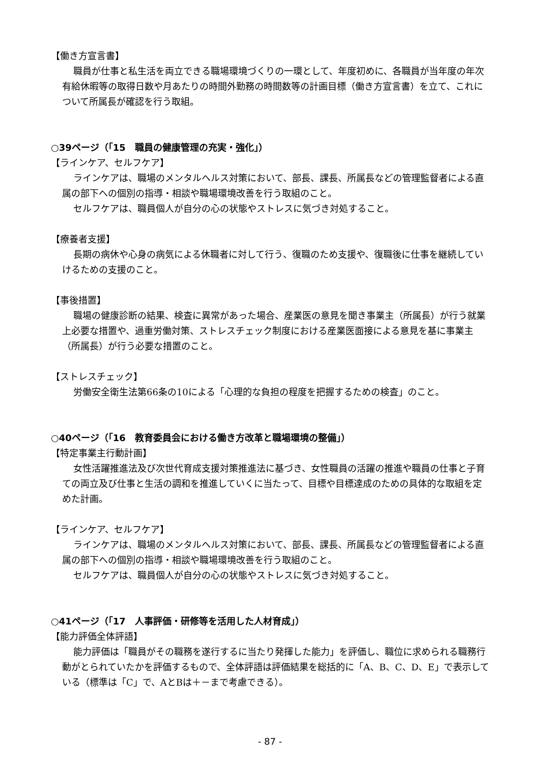【働き方宣言書】
職員が仕事と私生活を両立できる職場環境づくりの一環として、年度初めに、各職員が当年度の年次有給休暇等の取得日数や月あたりの時間外勤務の時間数等の計画目標（働き方宣言書）を立て、これについて所属長が確認を行う取組。
○39ページ（「15　職員の健康管理の充実・強化」）
【ラインケア、セルフケア】
ラインケアは、職場のメンタルヘルス対策において、部長、課長、所属長などの管理監督者による直属の部下への個別の指導・相談や職場環境改善を行う取組のこと。
セルフケアは、職員個人が自分の心の状態やストレスに気づき対処すること。
【療養者支援】
長期の病休や心身の病気による休職者に対して行う、復職のため支援や、復職後に仕事を継続していけるための支援のこと。
【事後措置】
職場の健康診断の結果、検査に異常があった場合、産業医の意見を聞き事業主（所属長）が行う就業上必要な措置や、過重労働対策、ストレスチェック制度における産業医面接による意見を基に事業主（所属長）が行う必要な措置のこと。
【ストレスチェック】
労働安全衛生法第66条の10による「心理的な負担の程度を把握するための検査」のこと。
○40ページ（「16　教育委員会における働き方改革と職場環境の整備」）
【特定事業主行動計画】
女性活躍推進法及び次世代育成支援対策推進法に基づき、女性職員の活躍の推進や職員の仕事と子育ての両立及び仕事と生活の調和を推進していくに当たって、目標や目標達成のための具体的な取組を定めた計画。
【ラインケア、セルフケア】
ラインケアは、職場のメンタルヘルス対策において、部長、課長、所属長などの管理監督者による直属の部下への個別の指導・相談や職場環境改善を行う取組のこと。
セルフケアは、職員個人が自分の心の状態やストレスに気づき対処すること。
○41ページ（「17　人事評価・研修等を活用した人材育成」）
【能力評価全体評語】
能力評価は「職員がその職務を遂行するに当たり発揮した能力」を評価し、職位に求められる職務行動がとられていたかを評価するもので、全体評語は評価結果を総括的に「A、B、C、D、E」で表示している（標準は「C」で、AとBは＋－まで考慮できる）。
- 87 -